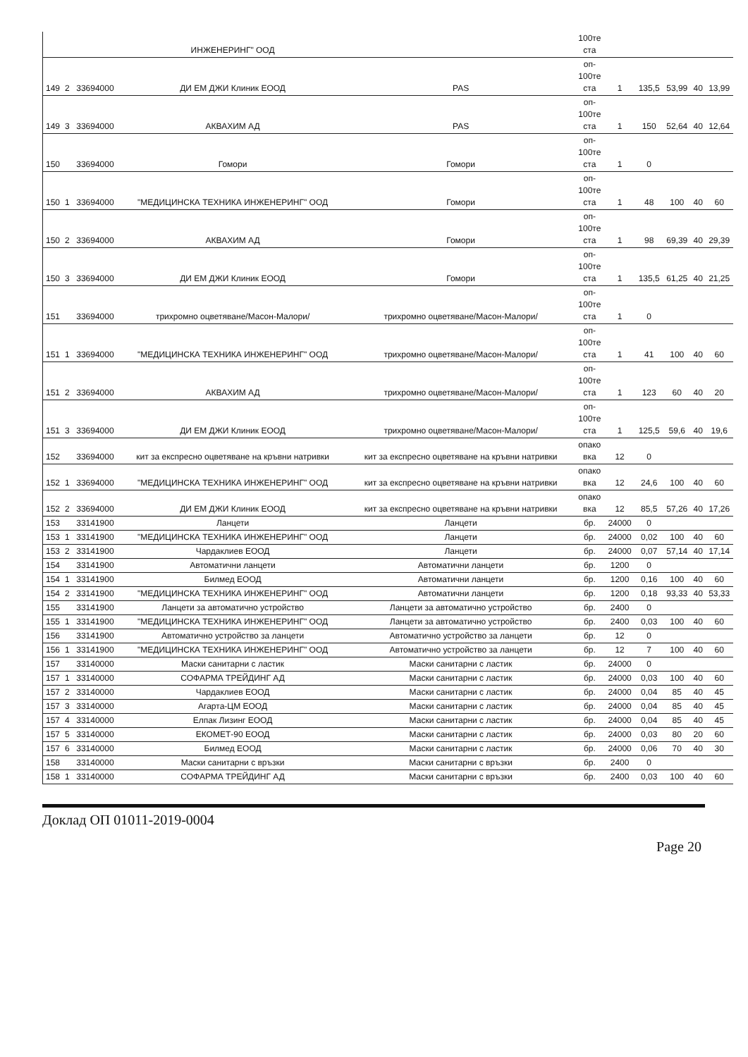| | | | ИНЖЕНЕРИНГ" ООД | | 100те ста | | | | | |
| 149 | 2 | 33694000 | ДИ ЕМ ДЖИ Клиник ЕООД | PAS | оп- 100те ста | 1 | 135,5 | 53,99 | 40 | 13,99 |
| 149 | 3 | 33694000 | АКВАХИМ АД | PAS | оп- 100те ста | 1 | 150 | 52,64 | 40 | 12,64 |
| 150 | | 33694000 | Гомори | Гомори | оп- 100те ста | 1 | 0 | | | |
| 150 | 1 | 33694000 | "МЕДИЦИНСКА ТЕХНИКА ИНЖЕНЕРИНГ" ООД | Гомори | оп- 100те ста | 1 | 48 | 100 | 40 | 60 |
| 150 | 2 | 33694000 | АКВАХИМ АД | Гомори | оп- 100те ста | 1 | 98 | 69,39 | 40 | 29,39 |
| 150 | 3 | 33694000 | ДИ ЕМ ДЖИ Клиник ЕООД | Гомори | оп- 100те ста | 1 | 135,5 | 61,25 | 40 | 21,25 |
| 151 | | 33694000 | трихромно оцветяване/Масон-Малори/ | трихромно оцветяване/Масон-Малори/ | оп- 100те ста | 1 | 0 | | | |
| 151 | 1 | 33694000 | "МЕДИЦИНСКА ТЕХНИКА ИНЖЕНЕРИНГ" ООД | трихромно оцветяване/Масон-Малори/ | оп- 100те ста | 1 | 41 | 100 | 40 | 60 |
| 151 | 2 | 33694000 | АКВАХИМ АД | трихромно оцветяване/Масон-Малори/ | оп- 100те ста | 1 | 123 | 60 | 40 | 20 |
| 151 | 3 | 33694000 | ДИ ЕМ ДЖИ Клиник ЕООД | трихромно оцветяване/Масон-Малори/ | оп- 100те ста | 1 | 125,5 | 59,6 | 40 | 19,6 |
| 152 | | 33694000 | кит за експресно оцветяване на кръвни натривки | кит за експресно оцветяване на кръвни натривки | опако вка | 12 | 0 | | | |
| 152 | 1 | 33694000 | "МЕДИЦИНСКА ТЕХНИКА ИНЖЕНЕРИНГ" ООД | кит за експресно оцветяване на кръвни натривки | опако вка | 12 | 24,6 | 100 | 40 | 60 |
| 152 | 2 | 33694000 | ДИ ЕМ ДЖИ Клиник ЕООД | кит за експресно оцветяване на кръвни натривки | опако вка | 12 | 85,5 | 57,26 | 40 | 17,26 |
| 153 | | 33141900 | Ланцети | Ланцети | бр. | 24000 | 0 | | | |
| 153 | 1 | 33141900 | "МЕДИЦИНСКА ТЕХНИКА ИНЖЕНЕРИНГ" ООД | Ланцети | бр. | 24000 | 0,02 | 100 | 40 | 60 |
| 153 | 2 | 33141900 | Чардаклиев ЕООД | Ланцети | бр. | 24000 | 0,07 | 57,14 | 40 | 17,14 |
| 154 | | 33141900 | Автоматични ланцети | Автоматични ланцети | бр. | 1200 | 0 | | | |
| 154 | 1 | 33141900 | Билмед ЕООД | Автоматични ланцети | бр. | 1200 | 0,16 | 100 | 40 | 60 |
| 154 | 2 | 33141900 | "МЕДИЦИНСКА ТЕХНИКА ИНЖЕНЕРИНГ" ООД | Автоматични ланцети | бр. | 1200 | 0,18 | 93,33 | 40 | 53,33 |
| 155 | | 33141900 | Ланцети за автоматично устройство | Ланцети за автоматично устройство | бр. | 2400 | 0 | | | |
| 155 | 1 | 33141900 | "МЕДИЦИНСКА ТЕХНИКА ИНЖЕНЕРИНГ" ООД | Ланцети за автоматично устройство | бр. | 2400 | 0,03 | 100 | 40 | 60 |
| 156 | | 33141900 | Автоматично устройство за ланцети | Автоматично устройство за ланцети | бр. | 12 | 0 | | | |
| 156 | 1 | 33141900 | "МЕДИЦИНСКА ТЕХНИКА ИНЖЕНЕРИНГ" ООД | Автоматично устройство за ланцети | бр. | 12 | 7 | 100 | 40 | 60 |
| 157 | | 33140000 | Маски санитарни с ластик | Маски санитарни с ластик | бр. | 24000 | 0 | | | |
| 157 | 1 | 33140000 | СОФАРМА ТРЕЙДИНГ АД | Маски санитарни с ластик | бр. | 24000 | 0,03 | 100 | 40 | 60 |
| 157 | 2 | 33140000 | Чардаклиев ЕООД | Маски санитарни с ластик | бр. | 24000 | 0,04 | 85 | 40 | 45 |
| 157 | 3 | 33140000 | Агарта-ЦМ ЕООД | Маски санитарни с ластик | бр. | 24000 | 0,04 | 85 | 40 | 45 |
| 157 | 4 | 33140000 | Елпак Лизинг ЕООД | Маски санитарни с ластик | бр. | 24000 | 0,04 | 85 | 40 | 45 |
| 157 | 5 | 33140000 | ЕКОМЕТ-90 ЕООД | Маски санитарни с ластик | бр. | 24000 | 0,03 | 80 | 20 | 60 |
| 157 | 6 | 33140000 | Билмед ЕООД | Маски санитарни с ластик | бр. | 24000 | 0,06 | 70 | 40 | 30 |
| 158 | | 33140000 | Маски санитарни с връзки | Маски санитарни с връзки | бр. | 2400 | 0 | | | |
| 158 | 1 | 33140000 | СОФАРМА ТРЕЙДИНГ АД | Маски санитарни с връзки | бр. | 2400 | 0,03 | 100 | 40 | 60 |
Доклад ОП 01011-2019-0004
Page 20